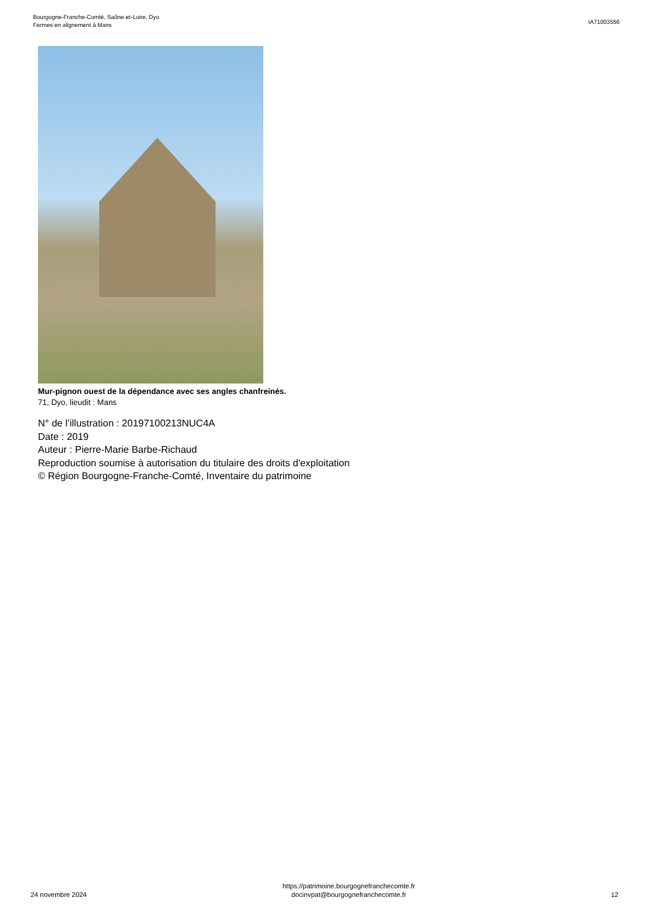Bourgogne-Franche-Comté, Saône-et-Loire, Dyo
Fermes en alignement à Mans
IA71003556
Mur-pignon ouest de la dépendance avec ses angles chanfreinés.
71, Dyo, lieudit : Mans
N° de l’illustration : 20197100213NUC4A
Date : 2019
Auteur : Pierre-Marie Barbe-Richaud
Reproduction soumise à autorisation du titulaire des droits d'exploitation
© Région Bourgogne-Franche-Comté, Inventaire du patrimoine
24 novembre 2024
https://patrimoine.bourgognefranchecomte.fr
docinvpat@bourgognefranchecomte.fr
12